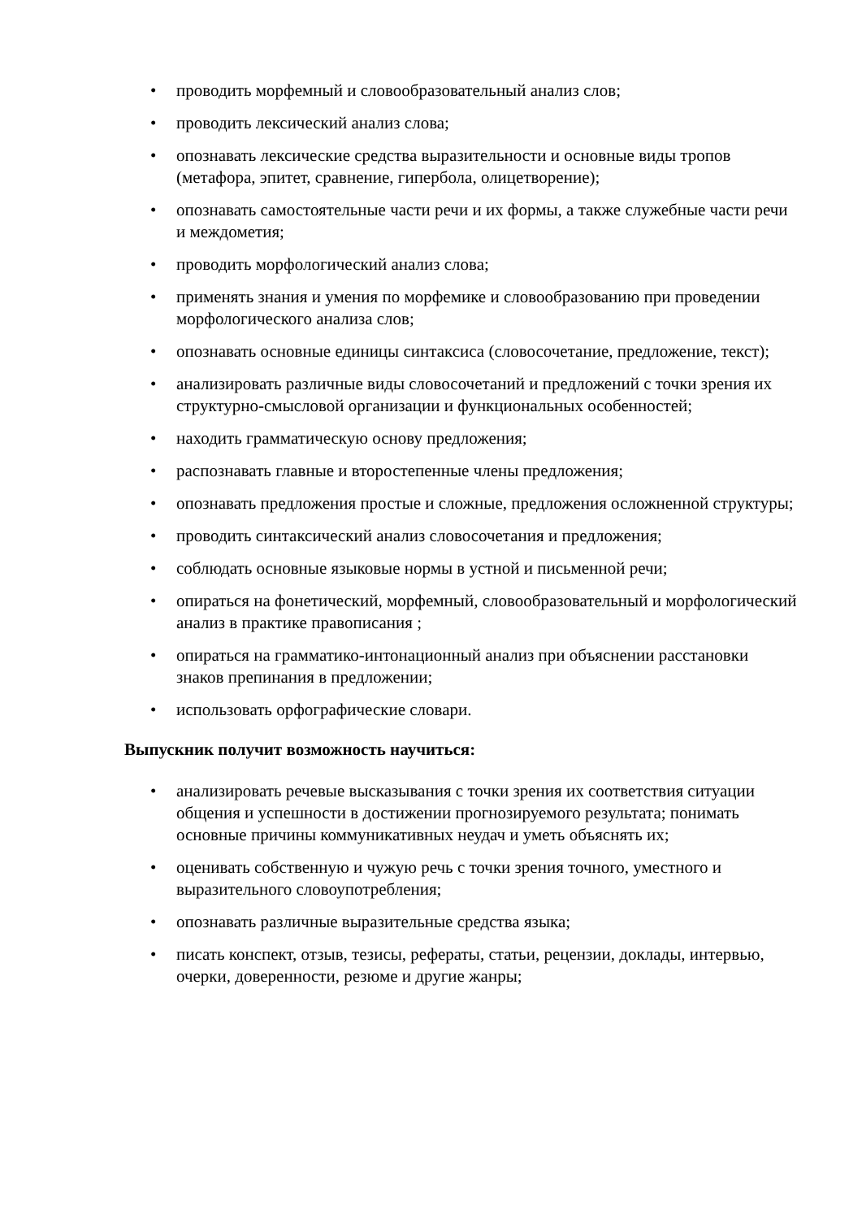• проводить морфемный и словообразовательный анализ слов;
• проводить лексический анализ слова;
• опознавать лексические средства выразительности и основные виды тропов (метафора, эпитет, сравнение, гипербола, олицетворение);
• опознавать самостоятельные части речи и их формы, а также служебные части речи и междометия;
• проводить морфологический анализ слова;
• применять знания и умения по морфемике и словообразованию при проведении морфологического анализа слов;
• опознавать основные единицы синтаксиса (словосочетание, предложение, текст);
• анализировать различные виды словосочетаний и предложений с точки зрения их структурно-смысловой организации и функциональных особенностей;
• находить грамматическую основу предложения;
• распознавать главные и второстепенные члены предложения;
• опознавать предложения простые и сложные, предложения осложненной структуры;
• проводить синтаксический анализ словосочетания и предложения;
• соблюдать основные языковые нормы в устной и письменной речи;
• опираться на фонетический, морфемный, словообразовательный и морфологический анализ в практике правописания ;
• опираться на грамматико-интонационный анализ при объяснении расстановки знаков препинания в предложении;
• использовать орфографические словари.
Выпускник получит возможность научиться:
• анализировать речевые высказывания с точки зрения их соответствия ситуации общения и успешности в достижении прогнозируемого результата; понимать основные причины коммуникативных неудач и уметь объяснять их;
• оценивать собственную и чужую речь с точки зрения точного, уместного и выразительного словоупотребления;
• опознавать различные выразительные средства языка;
• писать конспект, отзыв, тезисы, рефераты, статьи, рецензии, доклады, интервью, очерки, доверенности, резюме и другие жанры;